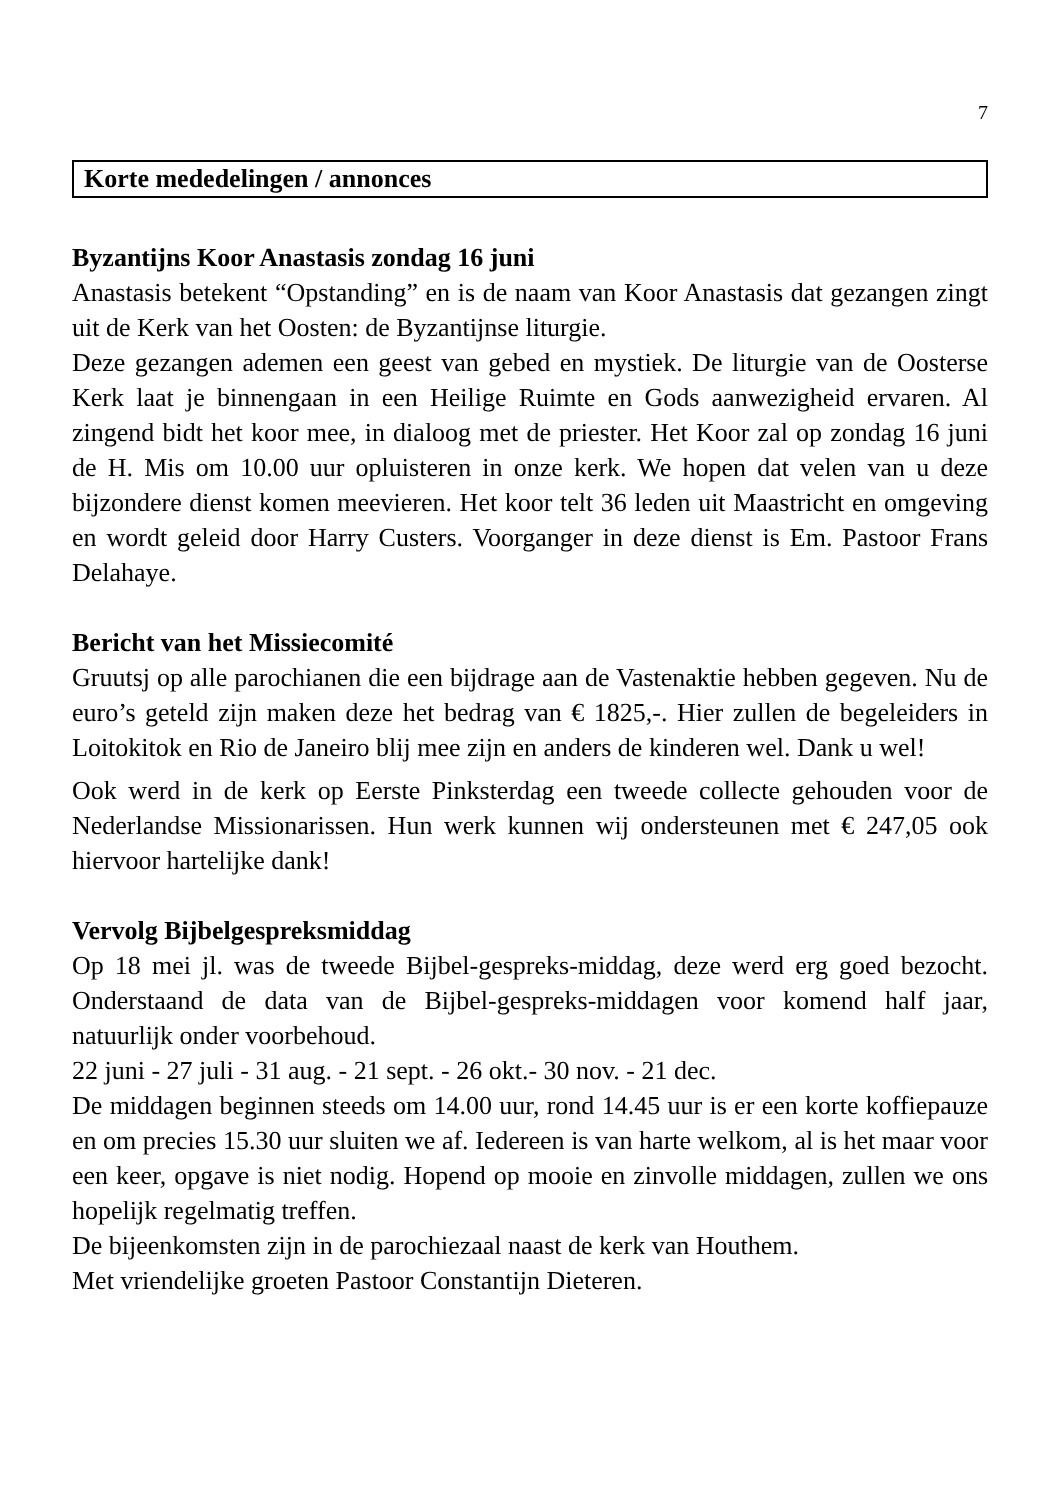7
Korte mededelingen / annonces
Byzantijns Koor Anastasis zondag 16 juni
Anastasis betekent “Opstanding” en is de naam van Koor Anastasis dat gezangen zingt uit de Kerk van het Oosten: de Byzantijnse liturgie.
Deze gezangen ademen een geest van gebed en mystiek. De liturgie van de Oosterse Kerk laat je binnengaan in een Heilige Ruimte en Gods aanwezigheid ervaren. Al zingend bidt het koor mee, in dialoog met de priester. Het Koor zal op zondag 16 juni de H. Mis om 10.00 uur opluisteren in onze kerk. We hopen dat velen van u deze bijzondere dienst komen meevieren. Het koor telt 36 leden uit Maastricht en omgeving en wordt geleid door Harry Custers. Voorganger in deze dienst is Em. Pastoor Frans Delahaye.
Bericht van het Missiecomité
Gruutsj op alle parochianen die een bijdrage aan de Vastenaktie hebben gegeven. Nu de euro’s geteld zijn maken deze het bedrag van € 1825,-. Hier zullen de begeleiders in Loitokitok en Rio de Janeiro blij mee zijn en anders de kinderen wel. Dank u wel!
Ook werd in de kerk op Eerste Pinksterdag een tweede collecte gehouden voor de Nederlandse Missionarissen. Hun werk kunnen wij ondersteunen met € 247,05 ook hiervoor hartelijke dank!
Vervolg Bijbelgespreksmiddag
Op 18 mei jl. was de tweede Bijbel-gespreks-middag, deze werd erg goed bezocht. Onderstaand de data van de Bijbel-gespreks-middagen voor komend half jaar, natuurlijk onder voorbehoud.
22 juni - 27 juli - 31 aug. - 21 sept. - 26 okt.- 30 nov. - 21 dec.
De middagen beginnen steeds om 14.00 uur, rond 14.45 uur is er een korte koffiepauze en om precies 15.30 uur sluiten we af. Iedereen is van harte welkom, al is het maar voor een keer, opgave is niet nodig. Hopend op mooie en zinvolle middagen, zullen we ons hopelijk regelmatig treffen.
De bijeenkomsten zijn in de parochiezaal naast de kerk van Houthem.
Met vriendelijke groeten Pastoor Constantijn Dieteren.